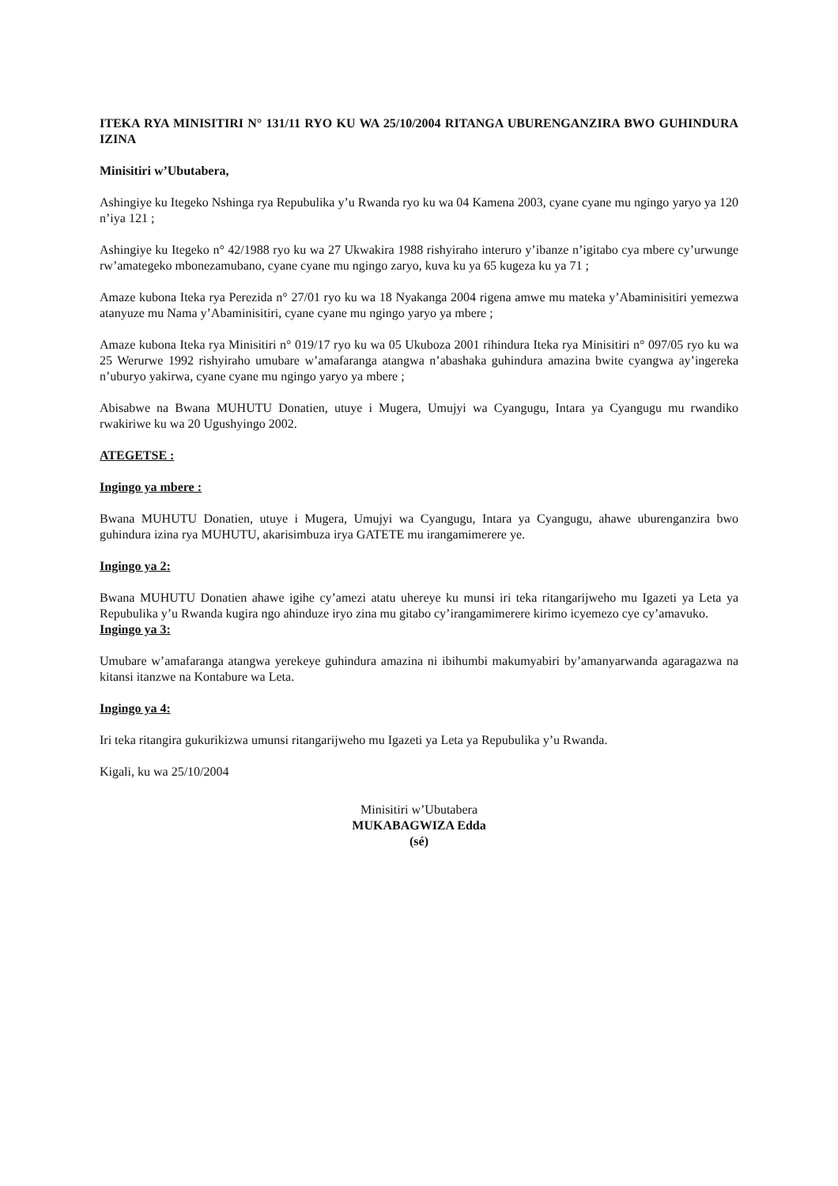ITEKA RYA MINISITIRI N° 131/11 RYO KU WA 25/10/2004 RITANGA UBURENGANZIRA BWO GUHINDURA IZINA
Minisitiri w’Ubutabera,
Ashingiye ku Itegeko Nshinga rya Repubulika y’u Rwanda ryo ku wa 04 Kamena 2003, cyane cyane mu ngingo yaryo ya 120 n’iya 121 ;
Ashingiye ku Itegeko n° 42/1988 ryo ku wa 27 Ukwakira 1988 rishyiraho interuro y’ibanze n’igitabo cya mbere cy’urwunge rw’amategeko mbonezamubano, cyane cyane mu ngingo zaryo, kuva ku ya 65 kugeza ku ya 71 ;
Amaze kubona Iteka rya Perezida n° 27/01 ryo ku wa 18 Nyakanga 2004 rigena amwe mu mateka y’Abaminisitiri yemezwa atanyuze mu Nama y’Abaminisitiri, cyane cyane mu ngingo yaryo ya mbere ;
Amaze kubona Iteka rya Minisitiri n° 019/17 ryo ku wa 05 Ukuboza 2001 rihindura Iteka rya Minisitiri n° 097/05 ryo ku wa 25 Werurwe 1992 rishyiraho umubare w’amafaranga atangwa n’abashaka guhindura amazina bwite cyangwa ay’ingereka n’uburyo yakirwa, cyane cyane mu ngingo yaryo ya mbere ;
Abisabwe na Bwana MUHUTU Donatien, utuye i Mugera, Umujyi wa Cyangugu, Intara ya Cyangugu mu rwandiko rwakiriwe ku wa 20 Ugushyingo 2002.
ATEGETSE :
Ingingo ya mbere :
Bwana MUHUTU Donatien, utuye i Mugera, Umujyi wa Cyangugu, Intara ya Cyangugu, ahawe uburenganzira bwo guhindura izina rya MUHUTU, akarisimbuza irya GATETE mu irangamimerere ye.
Ingingo ya 2:
Bwana MUHUTU Donatien ahawe igihe cy’amezi atatu uhereye ku munsi iri teka ritangarijweho mu Igazeti ya Leta ya Repubulika y’u Rwanda kugira ngo ahinduze iryo zina mu gitabo cy’irangamimerere kirimo icyemezo cye cy’amavuko.
Ingingo ya 3:
Umubare w’amafaranga atangwa yerekeye guhindura amazina ni ibihumbi makumyabiri by’amanyarwanda agaragazwa na kitansi itanzwe na Kontabure wa Leta.
Ingingo ya 4:
Iri teka ritangira gukurikizwa umunsi ritangarijweho mu Igazeti ya Leta ya Repubulika y’u Rwanda.
Kigali, ku wa 25/10/2004
Minisitiri w’Ubutabera
MUKABAGWIZA Edda
(sé)